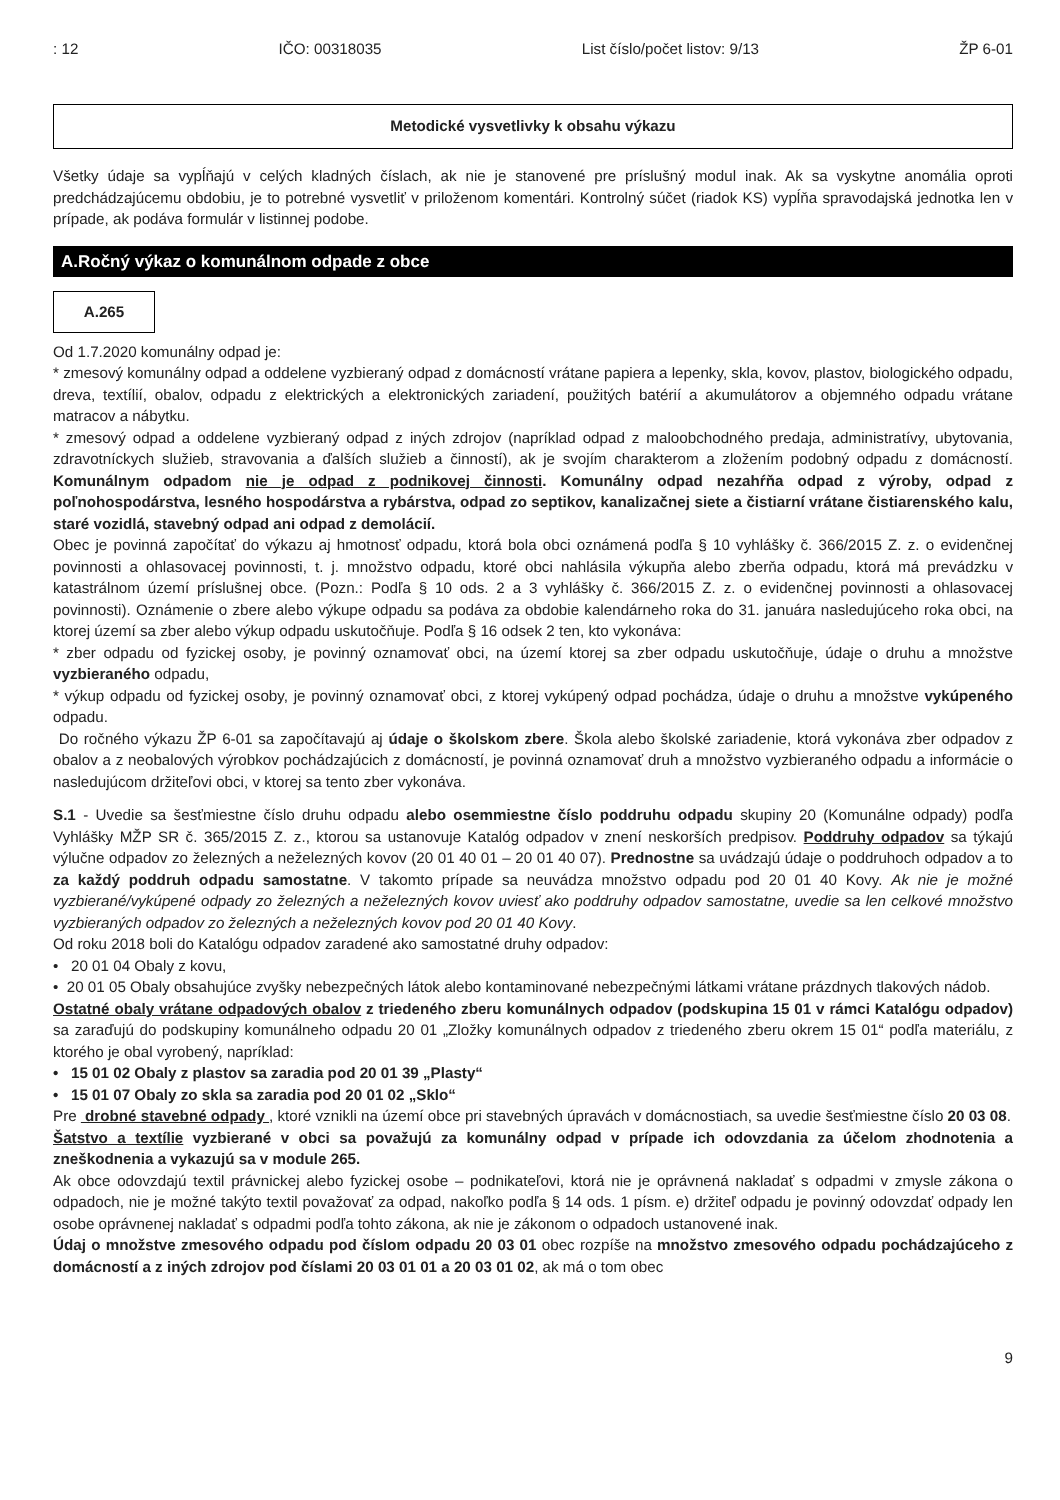: 12 IČO: 00318035 List číslo/počet listov: 9/13 ŽP 6-01
Metodické vysvetlivky k obsahu výkazu
Všetky údaje sa vypĺňajú v celých kladných číslach, ak nie je stanovené pre príslušný modul inak. Ak sa vyskytne anomália oproti predchádzajúcemu obdobiu, je to potrebné vysvetliť v priloženom komentári. Kontrolný súčet (riadok KS) vypĺňa spravodajská jednotka len v prípade, ak podáva formulár v listinnej podobe.
A.Ročný výkaz o komunálnom odpade z obce
A.265
Od 1.7.2020 komunálny odpad je:
* zmesový komunálny odpad a oddelene vyzbieraný odpad z domácností vrátane papiera a lepenky, skla, kovov, plastov, biologického odpadu, dreva, textílií, obalov, odpadu z elektrických a elektronických zariadení, použitých batérií a akumulátorov a objemného odpadu vrátane matracov a nábytku.
* zmesový odpad a oddelene vyzbieraný odpad z iných zdrojov (napríklad odpad z maloobchodného predaja, administratívy, ubytovania, zdravotníckych služieb, stravovania a ďalších služieb a činností), ak je svojím charakterom a zložením podobný odpadu z domácností. Komunálnym odpadom nie je odpad z podnikovej činnosti. Komunálny odpad nezahŕňa odpad z výroby, odpad z poľnohospodárstva, lesného hospodárstva a rybárstva, odpad zo septikov, kanalizačnej siete a čistiarní vrátane čistiarenského kalu, staré vozidlá, stavebný odpad ani odpad z demolácií.
Obec je povinná započítať do výkazu aj hmotnosť odpadu, ktorá bola obci oznámená podľa § 10 vyhlášky č. 366/2015 Z. z. o evidenčnej povinnosti a ohlasovacej povinnosti, t. j. množstvo odpadu, ktoré obci nahlásila výkupňa alebo zberňa odpadu, ktorá má prevádzku v katastrálnom území príslušnej obce. (Pozn.: Podľa § 10 ods. 2 a 3 vyhlášky č. 366/2015 Z. z. o evidenčnej povinnosti a ohlasovacej povinnosti). Oznámenie o zbere alebo výkupe odpadu sa podáva za obdobie kalendárneho roka do 31. januára nasledujúceho roka obci, na ktorej území sa zber alebo výkup odpadu uskutočňuje. Podľa § 16 odsek 2 ten, kto vykonáva:
* zber odpadu od fyzickej osoby, je povinný oznamovať obci, na území ktorej sa zber odpadu uskutočňuje, údaje o druhu a množstve vyzbieraného odpadu,
* výkup odpadu od fyzickej osoby, je povinný oznamovať obci, z ktorej vykúpený odpad pochádza, údaje o druhu a množstve vykúpeného odpadu.
Do ročného výkazu ŽP 6-01 sa započítavajú aj údaje o školskom zbere. Škola alebo školské zariadenie, ktorá vykonáva zber odpadov z obalov a z neobalových výrobkov pochádzajúcich z domácností, je povinná oznamovať druh a množstvo vyzbieraného odpadu a informácie o nasledujúcom držiteľovi obci, v ktorej sa tento zber vykonáva.
S.1 - Uvedie sa šesťmiestne číslo druhu odpadu alebo osemmiestne číslo poddruhu odpadu skupiny 20 (Komunálne odpady) podľa Vyhlášky MŽP SR č. 365/2015 Z. z., ktorou sa ustanovuje Katalóg odpadov v znení neskorších predpisov. Poddruhy odpadov sa týkajú výlučne odpadov zo železných a neželezných kovov (20 01 40 01 – 20 01 40 07). Prednostne sa uvádzajú údaje o poddruhoch odpadov a to za každý poddruh odpadu samostatne. V takomto prípade sa neuvádza množstvo odpadu pod 20 01 40 Kovy. Ak nie je možné vyzbierané/vykúpené odpady zo železných a neželezných kovov uviesť ako poddruhy odpadov samostatne, uvedie sa len celkové množstvo vyzbieraných odpadov zo železných a neželezných kovov pod 20 01 40 Kovy.
Od roku 2018 boli do Katalógu odpadov zaradené ako samostatné druhy odpadov:
• 20 01 04 Obaly z kovu,
• 20 01 05 Obaly obsahujúce zvyšky nebezpečných látok alebo kontaminované nebezpečnými látkami vrátane prázdnych tlakových nádob.
Ostatné obaly vrátane odpadových obalov z triedeného zberu komunálnych odpadov (podskupina 15 01 v rámci Katalógu odpadov) sa zaraďujú do podskupiny komunálneho odpadu 20 01 „Zložky komunálnych odpadov z triedeného zberu okrem 15 01“ podľa materiálu, z ktorého je obal vyrobený, napríklad:
• 15 01 02 Obaly z plastov sa zaradia pod 20 01 39 „Plasty“
• 15 01 07 Obaly zo skla sa zaradia pod 20 01 02 „Sklo“
Pre drobné stavebné odpady , ktoré vznikli na území obce pri stavebných úpravách v domácnostiach, sa uvedie šesťmiestne číslo 20 03 08.
Šatstvo a textílie vyzbierané v obci sa považujú za komunálny odpad v prípade ich odovzdania za účelom zhodnotenia a zneškodnenia a vykazujú sa v module 265.
Ak obce odovzdajú textil právnickej alebo fyzickej osobe – podnikateľovi, ktorá nie je oprávnená nakladať s odpadmi v zmysle zákona o odpadoch, nie je možné takýto textil považovať za odpad, nakoľko podľa § 14 ods. 1 písm. e) držiteľ odpadu je povinný odovzdať odpady len osobe oprávnenej nakladať s odpadmi podľa tohto zákona, ak nie je zákonom o odpadoch ustanovené inak.
Údaj o množstve zmesového odpadu pod číslom odpadu 20 03 01 obec rozpíše na množstvo zmesového odpadu pochádzajúceho z domácností a z iných zdrojov pod číslami 20 03 01 01 a 20 03 01 02, ak má o tom obec
9